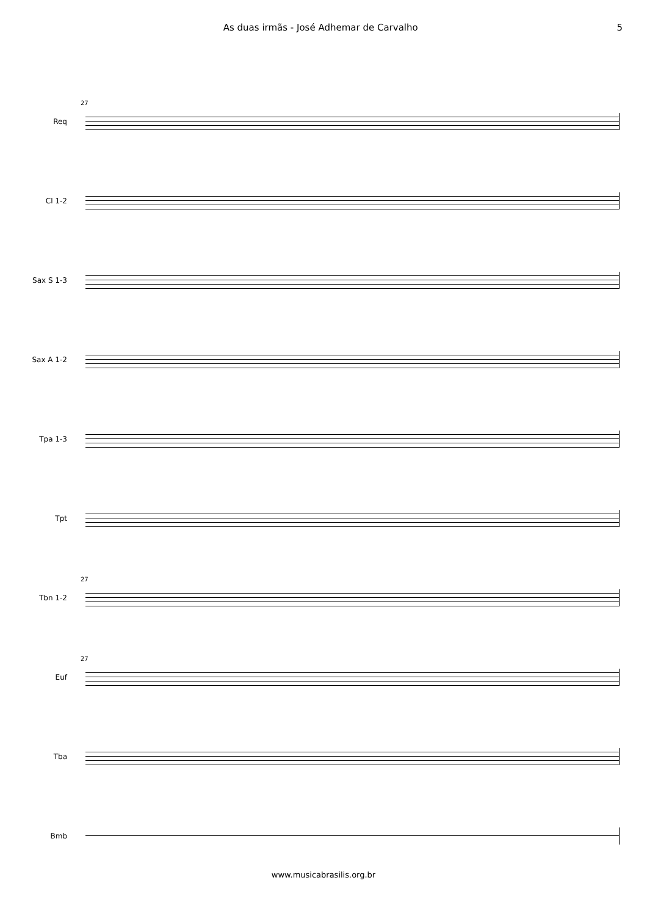As duas irmãs - José Adhemar de Carvalho
5
Req
27
Cl 1-2
Sax S 1-3
Sax A 1-2
Tpa 1-3
Tpt
Tbn 1-2
27
Euf
27
Tba
Bmb
www.musicabrasilis.org.br